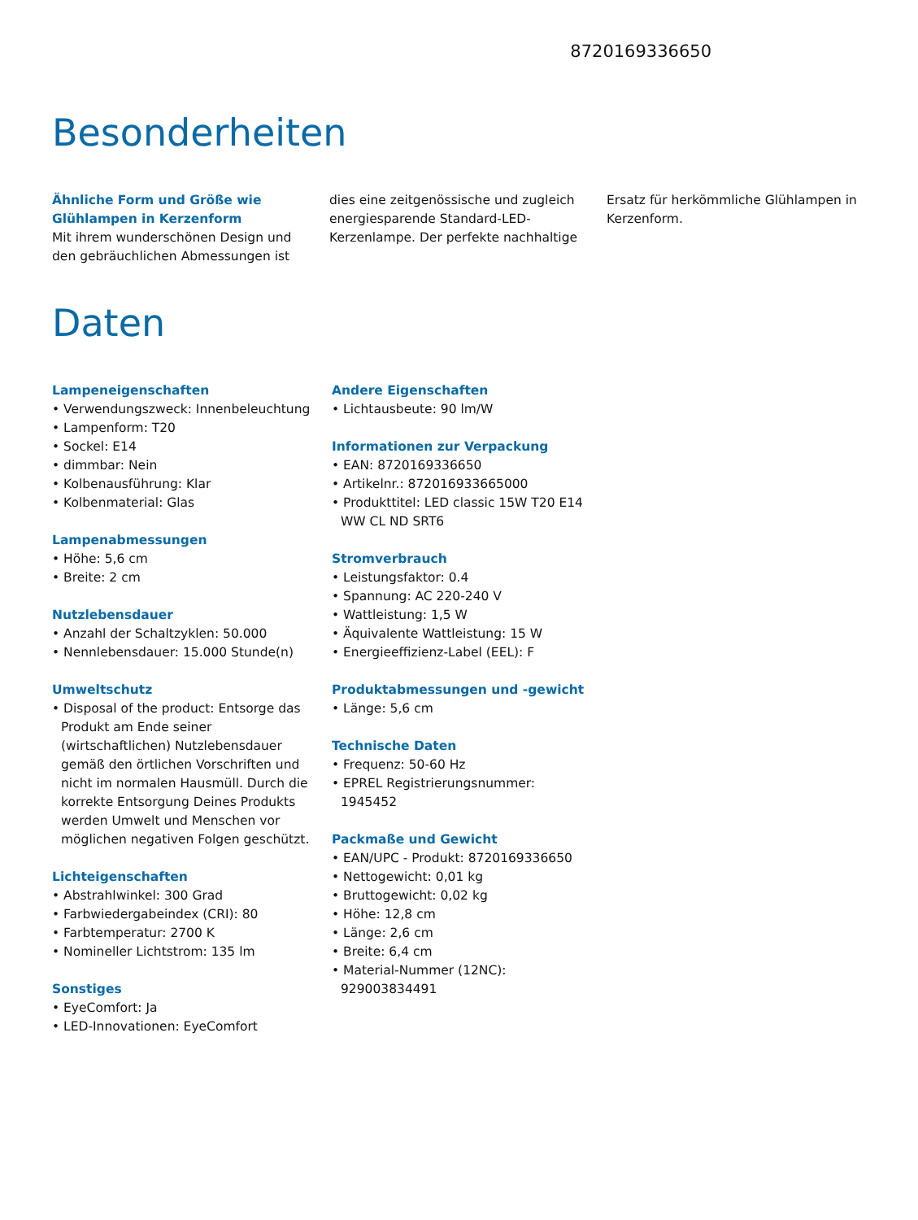8720169336650
Besonderheiten
Ähnliche Form und Größe wie Glühlampen in Kerzenform
Mit ihrem wunderschönen Design und den gebräuchlichen Abmessungen ist
dies eine zeitgenössische und zugleich energiesparende Standard-LED-Kerzenlampe. Der perfekte nachhaltige
Ersatz für herkömmliche Glühlampen in Kerzenform.
Daten
Lampeneigenschaften
• Verwendungszweck: Innenbeleuchtung
• Lampenform: T20
• Sockel: E14
• dimmbar: Nein
• Kolbenausführung: Klar
• Kolbenmaterial: Glas
Lampenabmessungen
• Höhe: 5,6 cm
• Breite: 2 cm
Nutzlebensdauer
• Anzahl der Schaltzyklen: 50.000
• Nennlebensdauer: 15.000 Stunde(n)
Umweltschutz
• Disposal of the product: Entsorge das Produkt am Ende seiner (wirtschaftlichen) Nutzlebensdauer gemäß den örtlichen Vorschriften und nicht im normalen Hausmüll. Durch die korrekte Entsorgung Deines Produkts werden Umwelt und Menschen vor möglichen negativen Folgen geschützt.
Lichteigenschaften
• Abstrahlwinkel: 300 Grad
• Farbwiedergabeindex (CRI): 80
• Farbtemperatur: 2700 K
• Nomineller Lichtstrom: 135 lm
Sonstiges
• EyeComfort: Ja
• LED-Innovationen: EyeComfort
Andere Eigenschaften
• Lichtausbeute: 90 lm/W
Informationen zur Verpackung
• EAN: 8720169336650
• Artikelnr.: 872016933665000
• Produkttitel: LED classic 15W T20 E14 WW CL ND SRT6
Stromverbrauch
• Leistungsfaktor: 0.4
• Spannung: AC 220-240 V
• Wattleistung: 1,5 W
• Äquivalente Wattleistung: 15 W
• Energieeffizienz-Label (EEL): F
Produktabmessungen und -gewicht
• Länge: 5,6 cm
Technische Daten
• Frequenz: 50-60 Hz
• EPREL Registrierungsnummer: 1945452
Packmaße und Gewicht
• EAN/UPC - Produkt: 8720169336650
• Nettogewicht: 0,01 kg
• Bruttogewicht: 0,02 kg
• Höhe: 12,8 cm
• Länge: 2,6 cm
• Breite: 6,4 cm
• Material-Nummer (12NC): 929003834491